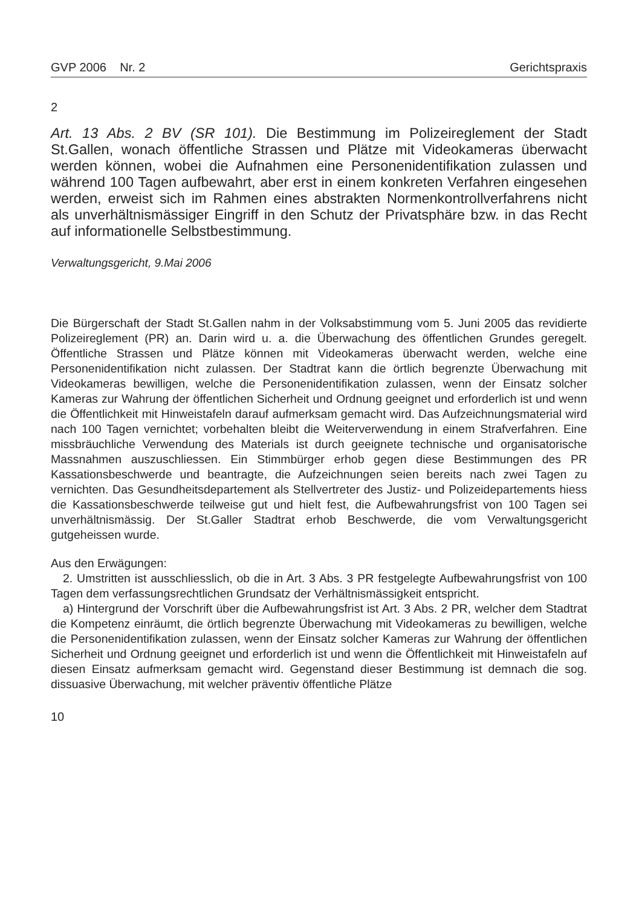GVP 2006 Nr. 2 Gerichtspraxis
2
Art. 13 Abs. 2 BV (SR 101). Die Bestimmung im Polizeireglement der Stadt St.Gallen, wonach öffentliche Strassen und Plätze mit Videokameras überwacht werden können, wobei die Aufnahmen eine Personenidentifikation zulassen und während 100 Tagen aufbewahrt, aber erst in einem konkreten Verfahren eingesehen werden, erweist sich im Rahmen eines abstrakten Normenkontrollverfahrens nicht als unverhältnismässiger Eingriff in den Schutz der Privatsphäre bzw. in das Recht auf informationelle Selbstbestimmung.
Verwaltungsgericht, 9.Mai 2006
Die Bürgerschaft der Stadt St.Gallen nahm in der Volksabstimmung vom 5. Juni 2005 das revidierte Polizeireglement (PR) an. Darin wird u. a. die Überwachung des öffentlichen Grundes geregelt. Öffentliche Strassen und Plätze können mit Videokameras überwacht werden, welche eine Personenidentifikation nicht zulassen. Der Stadtrat kann die örtlich begrenzte Überwachung mit Videokameras bewilligen, welche die Personenidentifikation zulassen, wenn der Einsatz solcher Kameras zur Wahrung der öffentlichen Sicherheit und Ordnung geeignet und erforderlich ist und wenn die Öffentlichkeit mit Hinweistafeln darauf aufmerksam gemacht wird. Das Aufzeichnungsmaterial wird nach 100 Tagen vernichtet; vorbehalten bleibt die Weiterverwendung in einem Strafverfahren. Eine missbräuchliche Verwendung des Materials ist durch geeignete technische und organisatorische Massnahmen auszuschliessen. Ein Stimmbürger erhob gegen diese Bestimmungen des PR Kassationsbeschwerde und beantragte, die Aufzeichnungen seien bereits nach zwei Tagen zu vernichten. Das Gesundheitsdepartement als Stellvertreter des Justiz- und Polizeidepartements hiess die Kassationsbeschwerde teilweise gut und hielt fest, die Aufbewahrungsfrist von 100 Tagen sei unverhältnismässig. Der St.Galler Stadtrat erhob Beschwerde, die vom Verwaltungsgericht gutgeheissen wurde.
Aus den Erwägungen:
2. Umstritten ist ausschliesslich, ob die in Art. 3 Abs. 3 PR festgelegte Aufbewahrungsfrist von 100 Tagen dem verfassungsrechtlichen Grundsatz der Verhältnismässigkeit entspricht.
a) Hintergrund der Vorschrift über die Aufbewahrungsfrist ist Art. 3 Abs. 2 PR, welcher dem Stadtrat die Kompetenz einräumt, die örtlich begrenzte Überwachung mit Videokameras zu bewilligen, welche die Personenidentifikation zulassen, wenn der Einsatz solcher Kameras zur Wahrung der öffentlichen Sicherheit und Ordnung geeignet und erforderlich ist und wenn die Öffentlichkeit mit Hinweistafeln auf diesen Einsatz aufmerksam gemacht wird. Gegenstand dieser Bestimmung ist demnach die sog. dissuasive Überwachung, mit welcher präventiv öffentliche Plätze
10